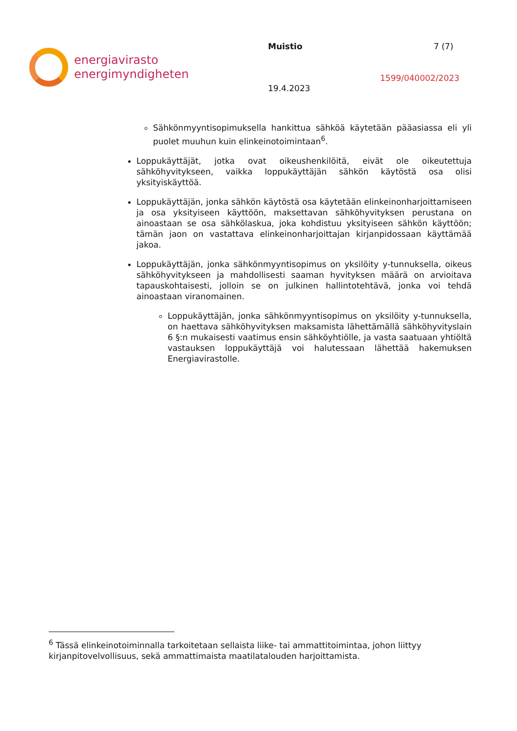energiavirasto
energimyndigheten
Muistio
19.4.2023
7 (7)
1599/040002/2023
Sähkönmyyntisopimuksella hankittua sähköä käytetään pääasiassa eli yli puolet muuhun kuin elinkeinotoimintaan<sup>6</sup>.
Loppukäyttäjät, jotka ovat oikeushenkilöitä, eivät ole oikeutettuja sähköhyvitykseen, vaikka loppukäyttäjän sähkön käytöstä osa olisi yksityiskäyttöä.
Loppukäyttäjän, jonka sähkön käytöstä osa käytetään elinkeinonharjoittamiseen ja osa yksityiseen käyttöön, maksettavan sähköhyvityksen perustana on ainoastaan se osa sähkölaskua, joka kohdistuu yksityiseen sähkön käyttöön; tämän jaon on vastattava elinkeinonharjoittajan kirjanpidossaan käyttämää jakoa.
Loppukäyttäjän, jonka sähkönmyyntisopimus on yksilöity y-tunnuksella, oikeus sähköhyvitykseen ja mahdollisesti saaman hyvityksen määrä on arvioitava tapauskohtaisesti, jolloin se on julkinen hallintotehtävä, jonka voi tehdä ainoastaan viranomainen.
Loppukäyttäjän, jonka sähkönmyyntisopimus on yksilöity y-tunnuksella, on haettava sähköhyvityksen maksamista lähettämällä sähköhyvityslain 6 §:n mukaisesti vaatimus ensin sähköyhtiölle, ja vasta saatuaan yhtiöltä vastauksen loppukäyttäjä voi halutessaan lähettää hakemuksen Energiavirastolle.
<sup>6</sup> Tässä elinkeinotoiminnalla tarkoitetaan sellaista liike- tai ammattitoimintaa, johon liittyy kirjanpitovelvollisuus, sekä ammattimaista maatilatalouden harjoittamista.